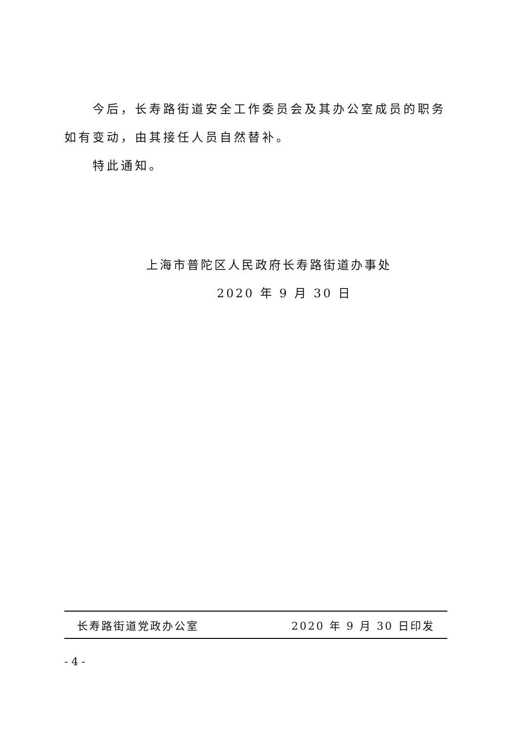今后，长寿路街道安全工作委员会及其办公室成员的职务如有变动，由其接任人员自然替补。
特此通知。
上海市普陀区人民政府长寿路街道办事处
2020 年 9 月 30 日
长寿路街道党政办公室 2020 年 9 月 30 日印发
- 4 -